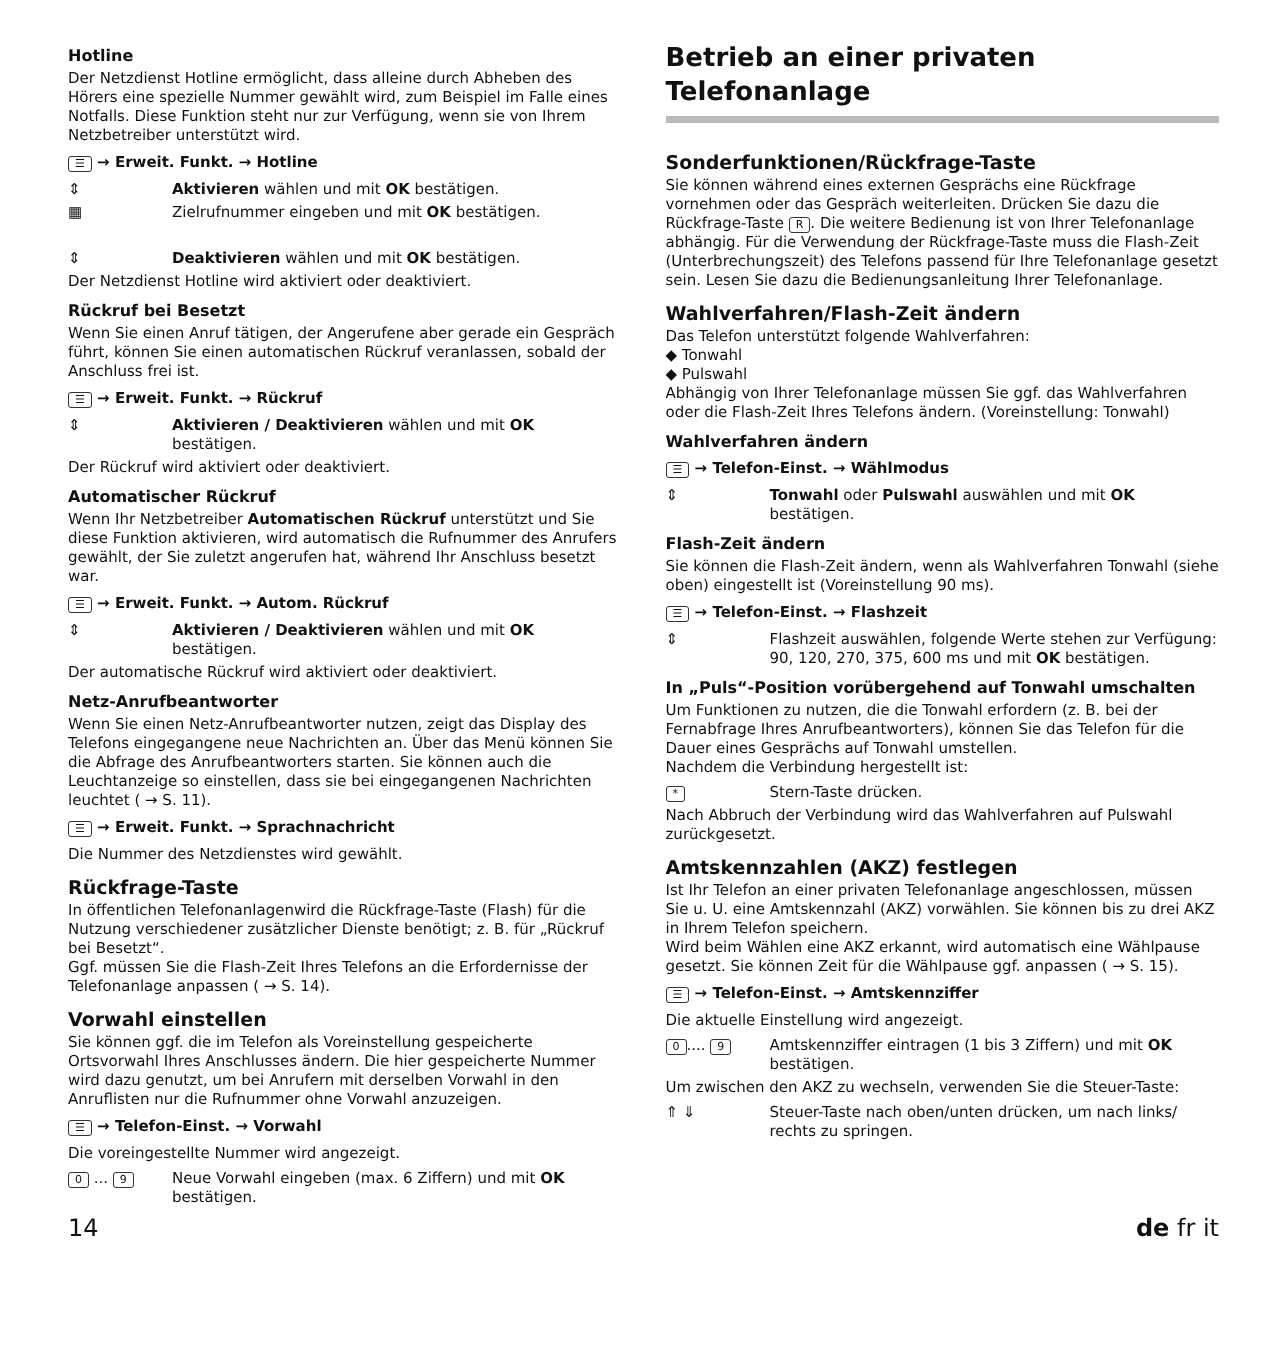Hotline
Der Netzdienst Hotline ermöglicht, dass alleine durch Abheben des Hörers eine spezielle Nummer gewählt wird, zum Beispiel im Falle eines Notfalls. Diese Funktion steht nur zur Verfügung, wenn sie von Ihrem Netzbetreiber unterstützt wird.
☰ → Erweit. Funkt. → Hotline
⇕ Aktivieren wählen und mit OK bestätigen.
▦ Zielrufnummer eingeben und mit OK bestätigen.
⇕ Deaktivieren wählen und mit OK bestätigen.
Der Netzdienst Hotline wird aktiviert oder deaktiviert.
Rückruf bei Besetzt
Wenn Sie einen Anruf tätigen, der Angerufene aber gerade ein Gespräch führt, können Sie einen automatischen Rückruf veranlassen, sobald der Anschluss frei ist.
☰ → Erweit. Funkt. → Rückruf
⇕ Aktivieren / Deaktivieren wählen und mit OK bestätigen.
Der Rückruf wird aktiviert oder deaktiviert.
Automatischer Rückruf
Wenn Ihr Netzbetreiber Automatischen Rückruf unterstützt und Sie diese Funktion aktivieren, wird automatisch die Rufnummer des Anrufers gewählt, der Sie zuletzt angerufen hat, während Ihr Anschluss besetzt war.
☰ → Erweit. Funkt. → Autom. Rückruf
⇕ Aktivieren / Deaktivieren wählen und mit OK bestätigen.
Der automatische Rückruf wird aktiviert oder deaktiviert.
Netz-Anrufbeantworter
Wenn Sie einen Netz-Anrufbeantworter nutzen, zeigt das Display des Telefons eingegangene neue Nachrichten an. Über das Menü können Sie die Abfrage des Anrufbeantworters starten. Sie können auch die Leuchtanzeige so einstellen, dass sie bei eingegangenen Nachrichten leuchtet ( → S. 11).
☰ → Erweit. Funkt. → Sprachnachricht
Die Nummer des Netzdienstes wird gewählt.
Rückfrage-Taste
In öffentlichen Telefonanlagenwird die Rückfrage-Taste (Flash) für die Nutzung verschiedener zusätzlicher Dienste benötigt; z. B. für „Rückruf bei Besetzt“.
Ggf. müssen Sie die Flash-Zeit Ihres Telefons an die Erfordernisse der Telefonanlage anpassen ( → S. 14).
Vorwahl einstellen
Sie können ggf. die im Telefon als Voreinstellung gespeicherte Ortsvorwahl Ihres Anschlusses ändern. Die hier gespeicherte Nummer wird dazu genutzt, um bei Anrufern mit derselben Vorwahl in den Anruflisten nur die Rufnummer ohne Vorwahl anzuzeigen.
☰ → Telefon-Einst. → Vorwahl
Die voreingestellte Nummer wird angezeigt.
0 ... 9 Neue Vorwahl eingeben (max. 6 Ziffern) und mit OK bestätigen.
Betrieb an einer privaten Telefonanlage
Sonderfunktionen/Rückfrage-Taste
Sie können während eines externen Gesprächs eine Rückfrage vornehmen oder das Gespräch weiterleiten. Drücken Sie dazu die Rückfrage-Taste R. Die weitere Bedienung ist von Ihrer Telefonanlage abhängig. Für die Verwendung der Rückfrage-Taste muss die Flash-Zeit (Unterbrechungszeit) des Telefons passend für Ihre Telefonanlage gesetzt sein. Lesen Sie dazu die Bedienungsanleitung Ihrer Telefonanlage.
Wahlverfahren/Flash-Zeit ändern
Das Telefon unterstützt folgende Wahlverfahren:
◆ Tonwahl
◆ Pulswahl
Abhängig von Ihrer Telefonanlage müssen Sie ggf. das Wahlverfahren oder die Flash-Zeit Ihres Telefons ändern. (Voreinstellung: Tonwahl)
Wahlverfahren ändern
☰ → Telefon-Einst. → Wählmodus
⇕ Tonwahl oder Pulswahl auswählen und mit OK bestätigen.
Flash-Zeit ändern
Sie können die Flash-Zeit ändern, wenn als Wahlverfahren Tonwahl (siehe oben) eingestellt ist (Voreinstellung 90 ms).
☰ → Telefon-Einst. → Flashzeit
⇕ Flashzeit auswählen, folgende Werte stehen zur Verfügung: 90, 120, 270, 375, 600 ms und mit OK bestätigen.
In „Puls“-Position vorübergehend auf Tonwahl umschalten
Um Funktionen zu nutzen, die die Tonwahl erfordern (z. B. bei der Fernabfrage Ihres Anrufbeantworters), können Sie das Telefon für die Dauer eines Gesprächs auf Tonwahl umstellen.
Nachdem die Verbindung hergestellt ist:
* Stern-Taste drücken.
Nach Abbruch der Verbindung wird das Wahlverfahren auf Pulswahl zurückgesetzt.
Amtskennzahlen (AKZ) festlegen
Ist Ihr Telefon an einer privaten Telefonanlage angeschlossen, müssen Sie u. U. eine Amtskennzahl (AKZ) vorwählen. Sie können bis zu drei AKZ in Ihrem Telefon speichern.
Wird beim Wählen eine AKZ erkannt, wird automatisch eine Wählpause gesetzt. Sie können Zeit für die Wählpause ggf. anpassen ( → S. 15).
☰ → Telefon-Einst. → Amtskennziffer
Die aktuelle Einstellung wird angezeigt.
0.... 9 Amtskennziffer eintragen (1 bis 3 Ziffern) und mit OK bestätigen.
Um zwischen den AKZ zu wechseln, verwenden Sie die Steuer-Taste:
⇑ ⇓ Steuer-Taste nach oben/unten drücken, um nach links/ rechts zu springen.
14 de fr it